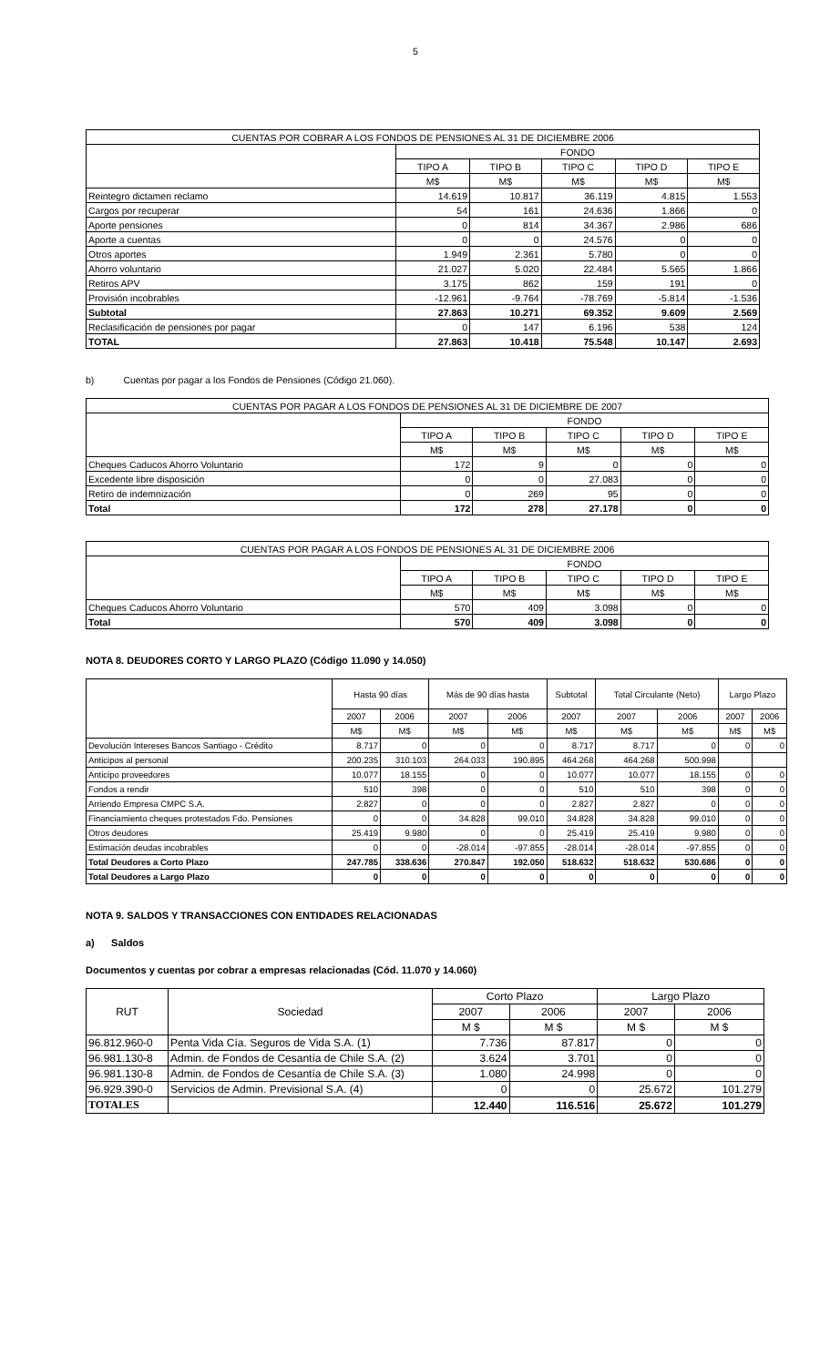5
| CUENTAS POR COBRAR A LOS FONDOS DE PENSIONES AL 31 DE DICIEMBRE 2006 | | | | | |
| --- | --- | --- | --- | --- | --- |
| | FONDO | | | | |
| | TIPO A | TIPO B | TIPO C | TIPO D | TIPO E |
| | M$ | M$ | M$ | M$ | M$ |
| Reintegro dictamen reclamo | 14.619 | 10.817 | 36.119 | 4.815 | 1.553 |
| Cargos por recuperar | 54 | 161 | 24.636 | 1.866 | 0 |
| Aporte pensiones | 0 | 814 | 34.367 | 2.986 | 686 |
| Aporte a cuentas | 0 | 0 | 24.576 | 0 | 0 |
| Otros aportes | 1.949 | 2.361 | 5.780 | 0 | 0 |
| Ahorro voluntario | 21.027 | 5.020 | 22.484 | 5.565 | 1.866 |
| Retiros APV | 3.175 | 862 | 159 | 191 | 0 |
| Provisión incobrables | -12.961 | -9.764 | -78.769 | -5.814 | -1.536 |
| Subtotal | 27.863 | 10.271 | 69.352 | 9.609 | 2.569 |
| Reclasificación de pensiones por pagar | 0 | 147 | 6.196 | 538 | 124 |
| TOTAL | 27.863 | 10.418 | 75.548 | 10.147 | 2.693 |
b) Cuentas por pagar a los Fondos de Pensiones (Código 21.060).
| CUENTAS POR PAGAR A LOS FONDOS DE PENSIONES AL 31 DE DICIEMBRE DE 2007 | | | | | |
| --- | --- | --- | --- | --- | --- |
| | FONDO | | | | |
| | TIPO A | TIPO B | TIPO C | TIPO D | TIPO E |
| | M$ | M$ | M$ | M$ | M$ |
| Cheques Caducos Ahorro Voluntario | 172 | 9 | 0 | 0 | 0 |
| Excedente libre disposición | 0 | 0 | 27.083 | 0 | 0 |
| Retiro de indemnización | 0 | 269 | 95 | 0 | 0 |
| Total | 172 | 278 | 27.178 | 0 | 0 |
| CUENTAS POR PAGAR A LOS FONDOS DE PENSIONES AL 31 DE DICIEMBRE 2006 | | | | | |
| --- | --- | --- | --- | --- | --- |
| | FONDO | | | | |
| | TIPO A | TIPO B | TIPO C | TIPO D | TIPO E |
| | M$ | M$ | M$ | M$ | M$ |
| Cheques Caducos Ahorro Voluntario | 570 | 409 | 3.098 | 0 | 0 |
| Total | 570 | 409 | 3.098 | 0 | 0 |
NOTA 8. DEUDORES CORTO Y LARGO PLAZO (Código 11.090 y 14.050)
| | Hasta 90 días | | Más de 90 días hasta | | Subtotal | Total Circulante (Neto) | | Largo Plazo | |
| --- | --- | --- | --- | --- | --- | --- | --- | --- | --- |
| | 2007 | 2006 | 2007 | 2006 | 2007 | 2007 | 2006 | 2007 | 2006 |
| | M$ | M$ | M$ | M$ | M$ | M$ | M$ | M$ | M$ |
| Devolución Intereses Bancos Santiago - Crédito | 8.717 | 0 | 0 | 0 | 8.717 | 8.717 | 0 | 0 | 0 |
| Anticipos al personal | 200.235 | 310.103 | 264.033 | 190.895 | 464.268 | 464.268 | 500.998 | | |
| Anticipo proveedores | 10.077 | 18.155 | 0 | 0 | 10.077 | 10.077 | 18.155 | 0 | 0 |
| Fondos a rendir | 510 | 398 | 0 | 0 | 510 | 510 | 398 | 0 | 0 |
| Arriendo Empresa CMPC S.A. | 2.827 | 0 | 0 | 0 | 2.827 | 2.827 | 0 | 0 | 0 |
| Financiamiento cheques protestados Fdo. Pensiones | 0 | 0 | 34.828 | 99.010 | 34.828 | 34.828 | 99.010 | 0 | 0 |
| Otros deudores | 25.419 | 9.980 | 0 | 0 | 25.419 | 25.419 | 9.980 | 0 | 0 |
| Estimación deudas incobrables | 0 | 0 | -28.014 | -97.855 | -28.014 | -28.014 | -97.855 | 0 | 0 |
| Total Deudores a Corto Plazo | 247.785 | 338.636 | 270.847 | 192.050 | 518.632 | 518.632 | 530.686 | 0 | 0 |
| Total Deudores a Largo Plazo | 0 | 0 | 0 | 0 | 0 | 0 | 0 | 0 | 0 |
NOTA 9. SALDOS Y TRANSACCIONES CON ENTIDADES RELACIONADAS
a) Saldos
Documentos y cuentas por cobrar a empresas relacionadas (Cód. 11.070 y 14.060)
| RUT | Sociedad | Corto Plazo | | Largo Plazo | |
| --- | --- | --- | --- | --- | --- |
| | | 2007 | 2006 | 2007 | 2006 |
| | | M $ | M $ | M $ | M $ |
| 96.812.960-0 | Penta Vida Cía. Seguros de Vida S.A. (1) | 7.736 | 87.817 | 0 | 0 |
| 96.981.130-8 | Admin. de Fondos de Cesantía de Chile S.A. (2) | 3.624 | 3.701 | 0 | 0 |
| 96.981.130-8 | Admin. de Fondos de Cesantía de Chile S.A. (3) | 1.080 | 24.998 | 0 | 0 |
| 96.929.390-0 | Servicios de Admin. Previsional S.A. (4) | 0 | 0 | 25.672 | 101.279 |
| TOTALES | | 12.440 | 116.516 | 25.672 | 101.279 |